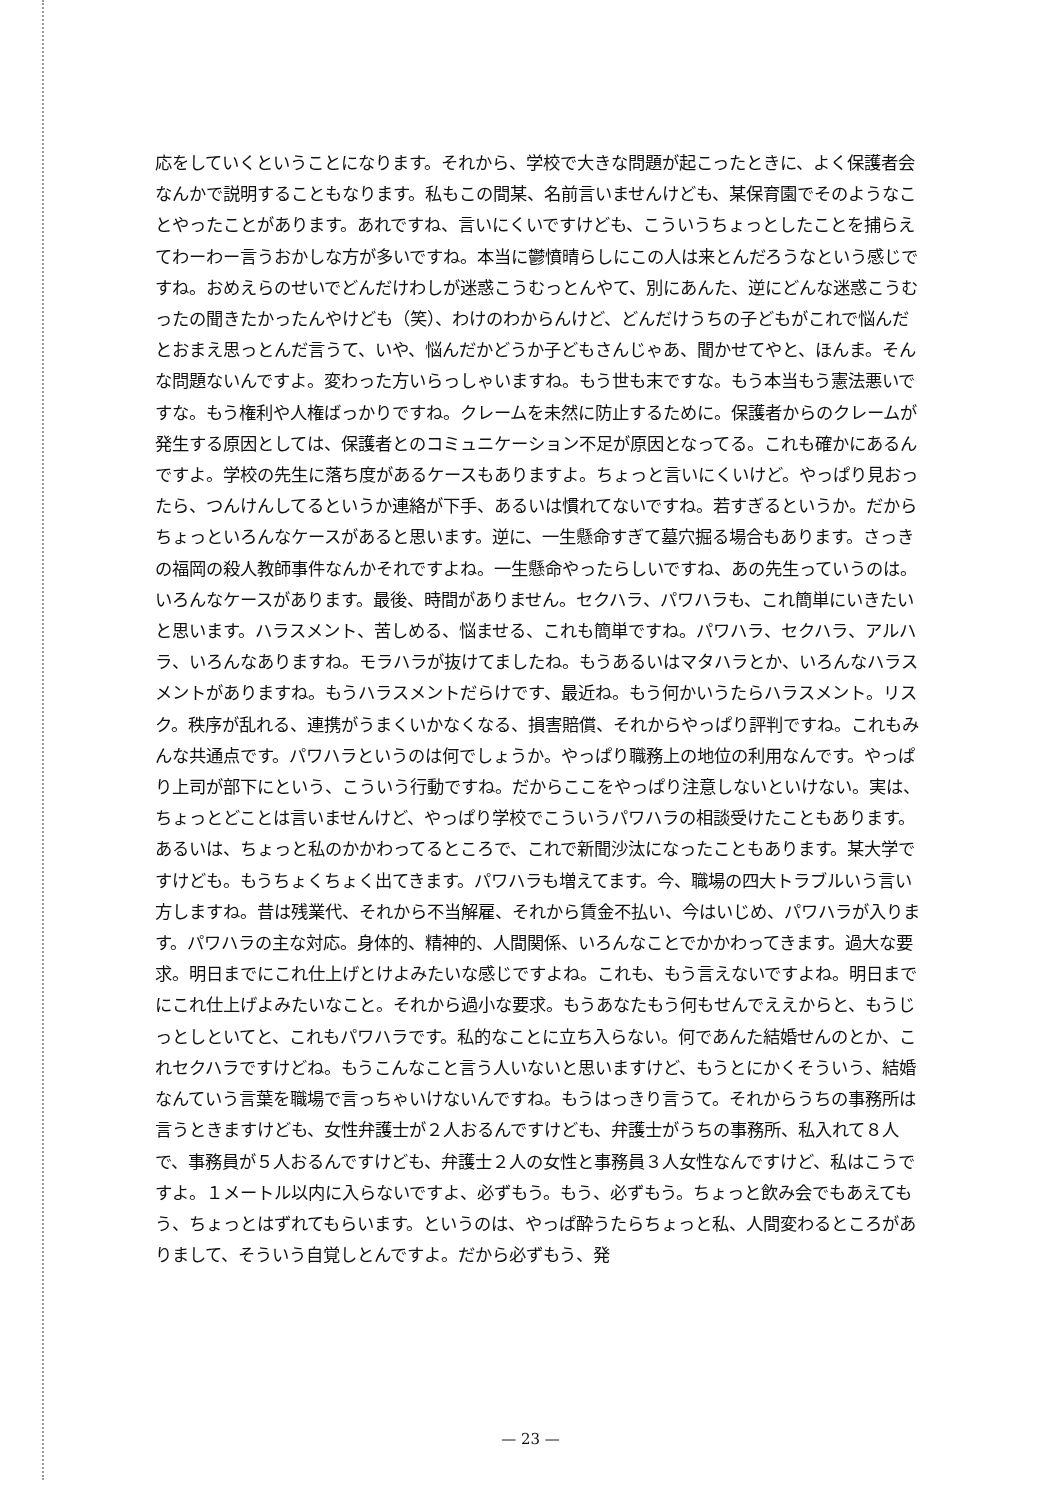応をしていくということになります。それから、学校で大きな問題が起こったときに、よく保護者会なんかで説明することもなります。私もこの間某、名前言いませんけども、某保育園でそのようなことやったことがあります。あれですね、言いにくいですけども、こういうちょっとしたことを捕らえてわーわー言うおかしな方が多いですね。本当に鬱憤晴らしにこの人は来とんだろうなという感じですね。おめえらのせいでどんだけわしが迷惑こうむっとんやて、別にあんた、逆にどんな迷惑こうむったの聞きたかったんやけども（笑）、わけのわからんけど、どんだけうちの子どもがこれで悩んだとおまえ思っとんだ言うて、いや、悩んだかどうか子どもさんじゃあ、聞かせてやと、ほんま。そんな問題ないんですよ。変わった方いらっしゃいますね。もう世も末ですな。もう本当もう憲法悪いですな。もう権利や人権ばっかりですね。クレームを未然に防止するために。保護者からのクレームが発生する原因としては、保護者とのコミュニケーション不足が原因となってる。これも確かにあるんですよ。学校の先生に落ち度があるケースもありますよ。ちょっと言いにくいけど。やっぱり見おったら、つんけんしてるというか連絡が下手、あるいは慣れてないですね。若すぎるというか。だからちょっといろんなケースがあると思います。逆に、一生懸命すぎて墓穴掘る場合もあります。さっきの福岡の殺人教師事件なんかそれですよね。一生懸命やったらしいですね、あの先生っていうのは。いろんなケースがあります。最後、時間がありません。セクハラ、パワハラも、これ簡単にいきたいと思います。ハラスメント、苦しめる、悩ませる、これも簡単ですね。パワハラ、セクハラ、アルハラ、いろんなありますね。モラハラが抜けてましたね。もうあるいはマタハラとか、いろんなハラスメントがありますね。もうハラスメントだらけです、最近ね。もう何かいうたらハラスメント。リスク。秩序が乱れる、連携がうまくいかなくなる、損害賠償、それからやっぱり評判ですね。これもみんな共通点です。パワハラというのは何でしょうか。やっぱり職務上の地位の利用なんです。やっぱり上司が部下にという、こういう行動ですね。だからここをやっぱり注意しないといけない。実は、ちょっとどことは言いませんけど、やっぱり学校でこういうパワハラの相談受けたこともあります。あるいは、ちょっと私のかかわってるところで、これで新聞沙汰になったこともあります。某大学ですけども。もうちょくちょく出てきます。パワハラも増えてます。今、職場の四大トラブルいう言い方しますね。昔は残業代、それから不当解雇、それから賃金不払い、今はいじめ、パワハラが入ります。パワハラの主な対応。身体的、精神的、人間関係、いろんなことでかかわってきます。過大な要求。明日までにこれ仕上げとけよみたいな感じですよね。これも、もう言えないですよね。明日までにこれ仕上げよみたいなこと。それから過小な要求。もうあなたもう何もせんでええからと、もうじっとしといてと、これもパワハラです。私的なことに立ち入らない。何であんた結婚せんのとか、これセクハラですけどね。もうこんなこと言う人いないと思いますけど、もうとにかくそういう、結婚なんていう言葉を職場で言っちゃいけないんですね。もうはっきり言うて。それからうちの事務所は言うときますけども、女性弁護士が２人おるんですけども、弁護士がうちの事務所、私入れて８人で、事務員が５人おるんですけども、弁護士２人の女性と事務員３人女性なんですけど、私はこうですよ。１メートル以内に入らないですよ、必ずもう。もう、必ずもう。ちょっと飲み会でもあえてもう、ちょっとはずれてもらいます。というのは、やっぱ酔うたらちょっと私、人間変わるところがありまして、そういう自覚しとんですよ。だから必ずもう、発
— 23 —